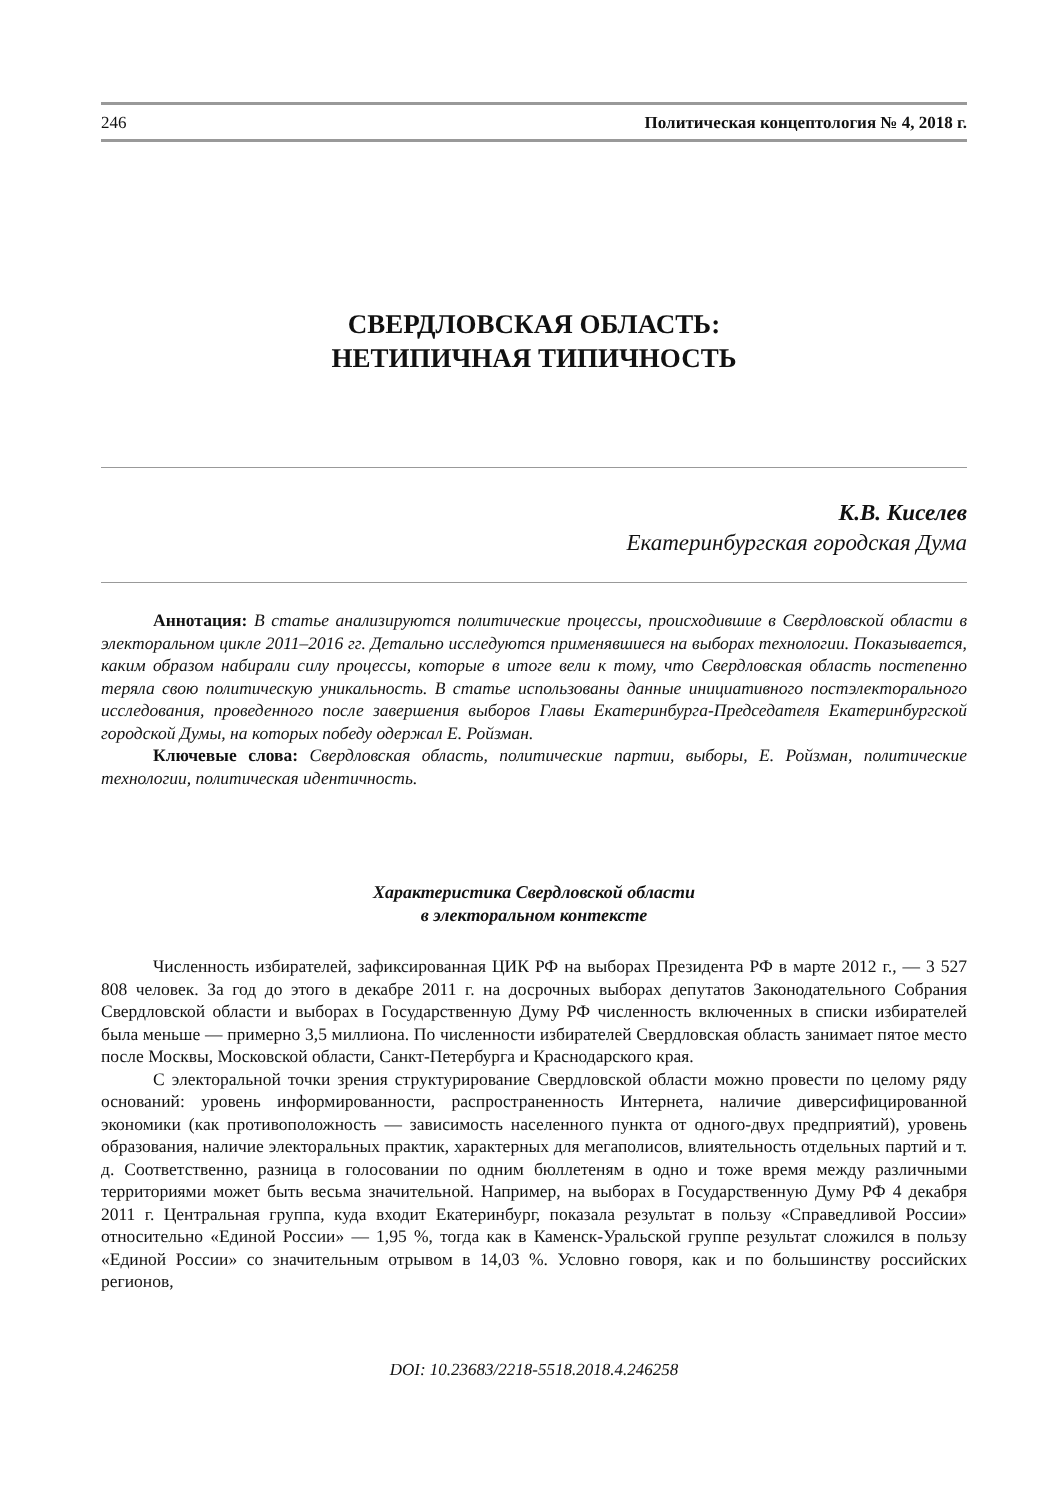246 Политическая концептология № 4, 2018 г.
СВЕРДЛОВСКАЯ ОБЛАСТЬ:
НЕТИПИЧНАЯ ТИПИЧНОСТЬ
К.В. Киселев
Екатеринбургская городская Дума
Аннотация: В статье анализируются политические процессы, происходившие в Свердловской области в электоральном цикле 2011–2016 гг. Детально исследуются применявшиеся на выборах технологии. Показывается, каким образом набирали силу процессы, которые в итоге вели к тому, что Свердловская область постепенно теряла свою политическую уникальность. В статье использованы данные инициативного постэлекторального исследования, проведенного после завершения выборов Главы Екатеринбурга-Председателя Екатеринбургской городской Думы, на которых победу одержал Е. Ройзман.
Ключевые слова: Свердловская область, политические партии, выборы, Е. Ройзман, политические технологии, политическая идентичность.
Характеристика Свердловской области
в электоральном контексте
Численность избирателей, зафиксированная ЦИК РФ на выборах Президента РФ в марте 2012 г., — 3 527 808 человек. За год до этого в декабре 2011 г. на досрочных выборах депутатов Законодательного Собрания Свердловской области и выборах в Государственную Думу РФ численность включенных в списки избирателей была меньше — примерно 3,5 миллиона. По численности избирателей Свердловская область занимает пятое место после Москвы, Московской области, Санкт-Петербурга и Краснодарского края.
С электоральной точки зрения структурирование Свердловской области можно провести по целому ряду оснований: уровень информированности, распространенность Интернета, наличие диверсифицированной экономики (как противоположность — зависимость населенного пункта от одного-двух предприятий), уровень образования, наличие электоральных практик, характерных для мегаполисов, влиятельность отдельных партий и т. д. Соответственно, разница в голосовании по одним бюллетеням в одно и тоже время между различными территориями может быть весьма значительной. Например, на выборах в Государственную Думу РФ 4 декабря 2011 г. Центральная группа, куда входит Екатеринбург, показала результат в пользу «Справедливой России» относительно «Единой России» — 1,95 %, тогда как в Каменск-Уральской группе результат сложился в пользу «Единой России» со значительным отрывом в 14,03 %. Условно говоря, как и по большинству российских регионов,
DOI: 10.23683/2218-5518.2018.4.246258